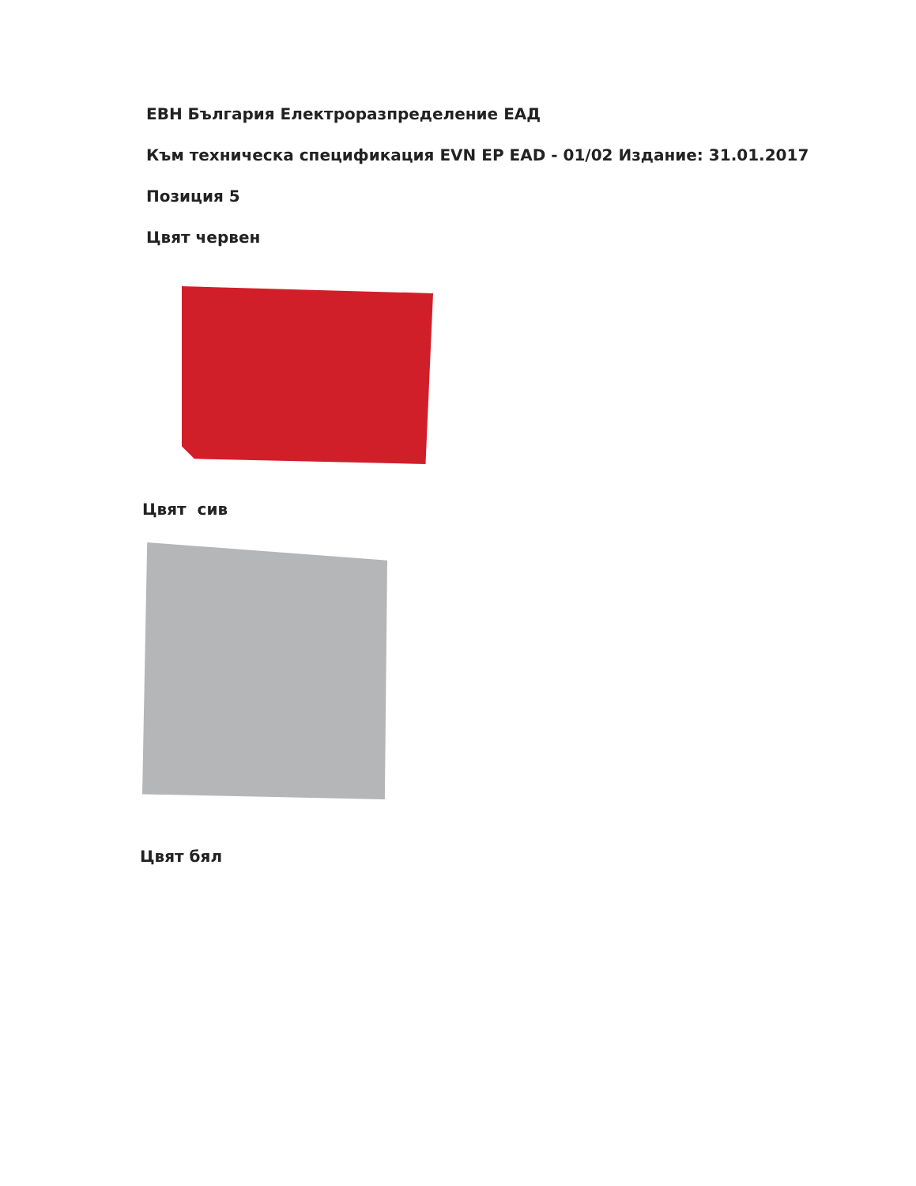ЕВН България Електроразпределение ЕАД
Към техническа спецификация EVN EP EAD - 01/02 Издание: 31.01.2017
Позиция 5
Цвят червен
Цвят сив
Цвят бял